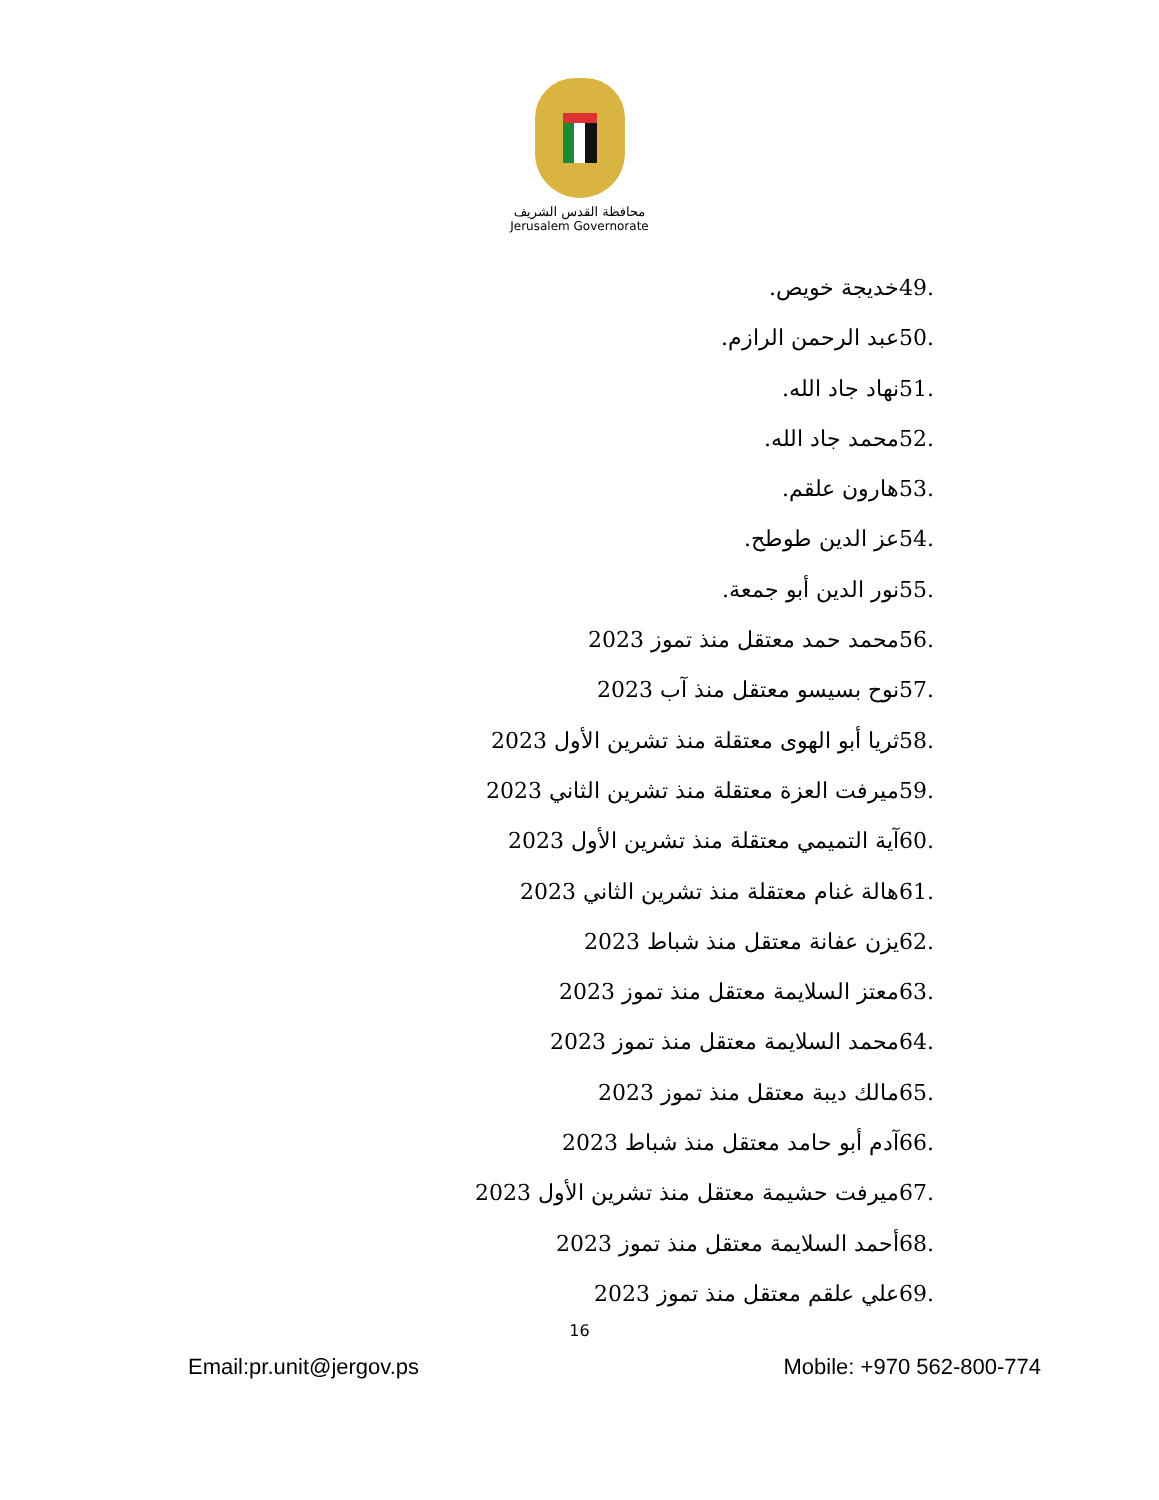محافظة القدس الشريف
Jerusalem Governorate
49. خديجة خويص.
50. عبد الرحمن الرازم.
51. نهاد جاد الله.
52. محمد جاد الله.
53. هارون علقم.
54. عز الدين طوطح.
55. نور الدين أبو جمعة.
56. محمد حمد معتقل منذ تموز 2023
57. نوح بسيسو معتقل منذ آب 2023
58. ثريا أبو الهوى معتقلة منذ تشرين الأول 2023
59. ميرفت العزة معتقلة منذ تشرين الثاني 2023
60. آية التميمي معتقلة منذ تشرين الأول 2023
61. هالة غنام معتقلة منذ تشرين الثاني 2023
62. يزن عفانة معتقل منذ شباط 2023
63. معتز السلايمة معتقل منذ تموز 2023
64. محمد السلايمة معتقل منذ تموز 2023
65. مالك ديبة معتقل منذ تموز 2023
66. آدم أبو حامد معتقل منذ شباط 2023
67. ميرفت حشيمة معتقل منذ تشرين الأول 2023
68. أحمد السلايمة معتقل منذ تموز 2023
69. علي علقم معتقل منذ تموز 2023
16
Email:pr.unit@jergov.ps Mobile: +970 562-800-774